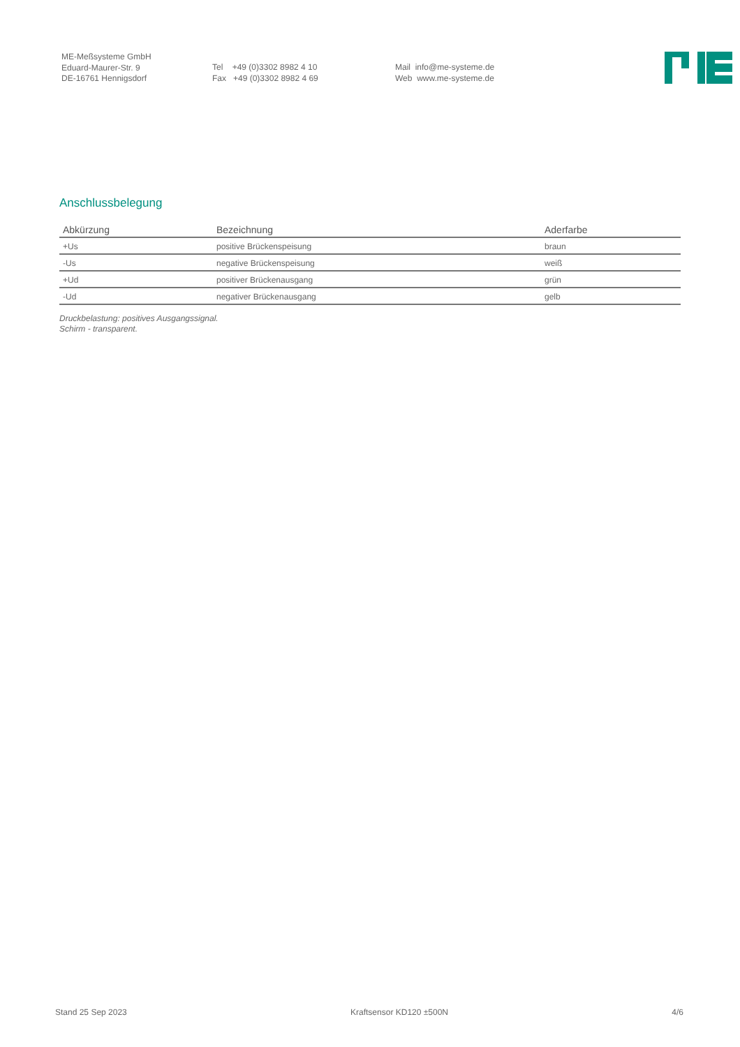ME-Meßsysteme GmbH
Eduard-Maurer-Str. 9
DE-16761 Hennigsdorf
Tel +49 (0)3302 8982 4 10
Fax +49 (0)3302 8982 4 69
Mail info@me-systeme.de
Web www.me-systeme.de
Anschlussbelegung
| Abkürzung | Bezeichnung | Aderfarbe |
| --- | --- | --- |
| +Us | positive Brückenspeisung | braun |
| -Us | negative Brückenspeisung | weiß |
| +Ud | positiver Brückenausgang | grün |
| -Ud | negativer Brückenausgang | gelb |
Druckbelastung: positives Ausgangssignal.
Schirm - transparent.
Stand 25 Sep 2023 Kraftsensor KD120 ±500N 4/6